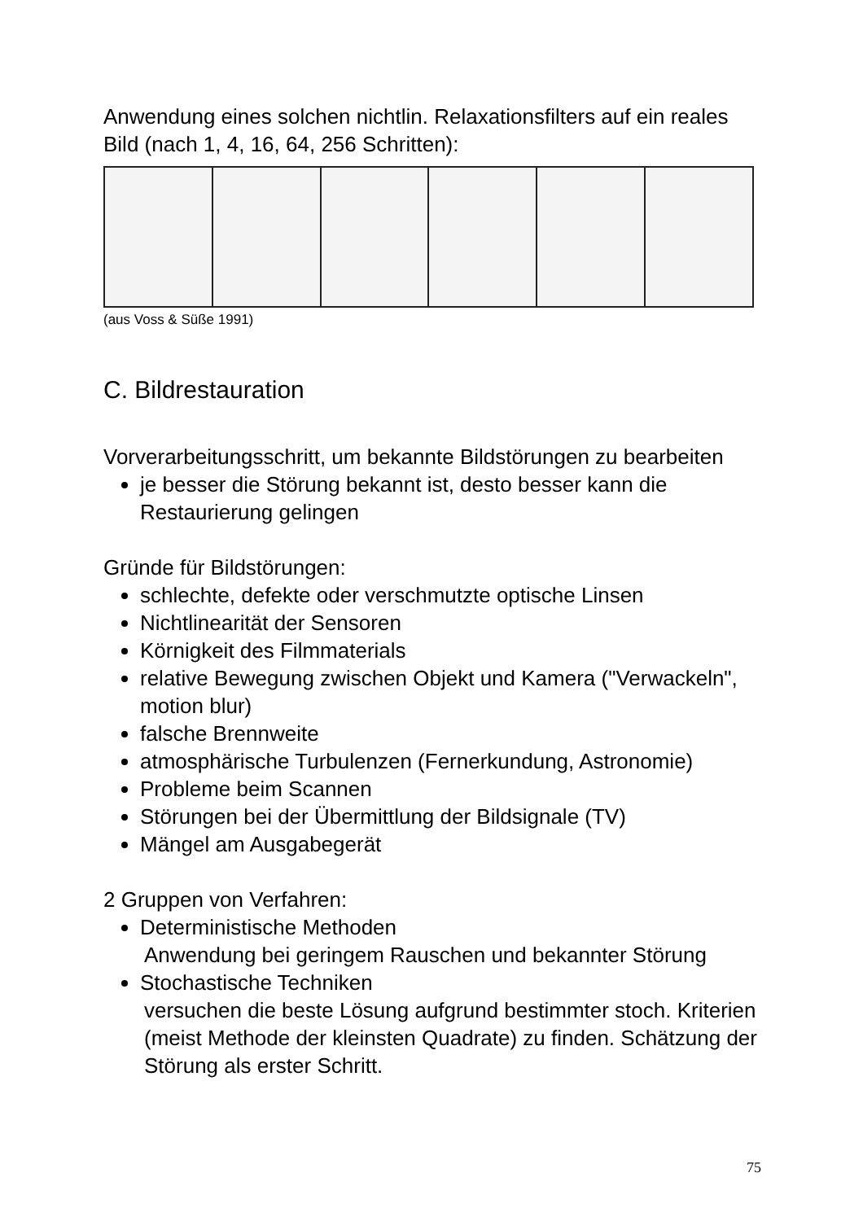Anwendung eines solchen nichtlin. Relaxationsfilters auf ein reales Bild (nach 1, 4, 16, 64, 256 Schritten):
(aus Voss & Süße 1991)
C. Bildrestauration
Vorverarbeitungsschritt, um bekannte Bildstörungen zu bearbeiten
je besser die Störung bekannt ist, desto besser kann die Restaurierung gelingen
Gründe für Bildstörungen:
schlechte, defekte oder verschmutzte optische Linsen
Nichtlinearität der Sensoren
Körnigkeit des Filmmaterials
relative Bewegung zwischen Objekt und Kamera ("Verwackeln", motion blur)
falsche Brennweite
atmosphärische Turbulenzen (Fernerkundung, Astronomie)
Probleme beim Scannen
Störungen bei der Übermittlung der Bildsignale (TV)
Mängel am Ausgabegerät
2 Gruppen von Verfahren:
Deterministische Methoden
Anwendung bei geringem Rauschen und bekannter Störung
Stochastische Techniken
versuchen die beste Lösung aufgrund bestimmter stoch. Kriterien (meist Methode der kleinsten Quadrate) zu finden. Schätzung der Störung als erster Schritt.
75